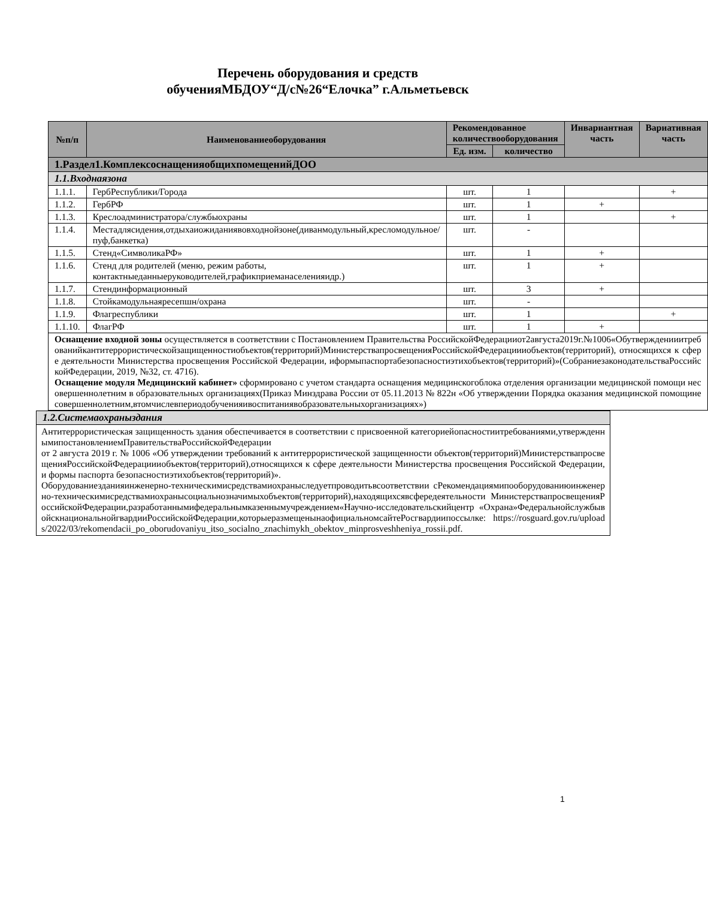Перечень оборудования и средств
обученияМБДОУ“Д/с№26“Елочка” г.Альметьевск
| №п/п | Наименованиеоборудования | Рекомендованное количествооборудования | | Инвариантная часть | Вариативная часть |
| --- | --- | --- | --- | --- | --- |
| | | Ед. изм. | количество | | |
| 1.Раздел1.КомплексоснащенияобщихпомещенийДОО | | | | | |
| 1.1.Входнаязона | | | | | |
| 1.1.1. | ГербРеспублики/Города | шт. | 1 | | + |
| 1.1.2. | ГербРФ | шт. | 1 | + | |
| 1.1.3. | Креслоадминистратора/службыохраны | шт. | 1 | | + |
| 1.1.4. | Местадлясидения,отдыхаиожиданиявовходнойзоне(диванмодульный,кресломодульное/пуф,банкетка) | шт. | - | | |
| 1.1.5. | Стенд«СимволикаРФ» | шт. | 1 | + | |
| 1.1.6. | Стенд для родителей (меню, режим работы, контактныеданныеруководителей,графикприеманаселенияидр.) | шт. | 1 | + | |
| 1.1.7. | Стендинформационный | шт. | 3 | + | |
| 1.1.8. | Стойкамодульнаяресепшн/охрана | шт. | - | | |
| 1.1.9. | Флагреспублики | шт. | 1 | | + |
| 1.1.10. | ФлагРФ | шт. | 1 | + | |
| Оснащение входной зоны осуществляется в соответствии с Постановлением Правительства РоссийскойФедерацииот2августа2019г.№1006«Обутвержденииитребованийкантитеррористическойзащищенностиобъектов(территорий)МинистерствапросвещенияРоссийскойФедерациииобъектов(территорий), относящихся к сфере деятельности Министерства просвещения Российской Федерации, иформыпаспортабезопасностиэтихобъектов(территорий)»(СобраниезаконодательстваРоссийскойФедерации, 2019, №32, ст. 4716). Оснащение модуля Медицинский кабинет» сформировано с учетом стандарта оснащения медицинскогоблока отделения организации медицинской помощи несовершеннолетним в образовательных организациях(Приказ Минздрава России от 05.11.2013 № 822н «Об утверждении Порядка оказания медицинской помощинесовершеннолетним,втомчислевпериодобученияивоспитаниявобразовательныхорганизациях») | | | | | |
| 1.2.Системаохраныздания |
| Антитеррористическая защищенность здания обеспечивается в соответствии с присвоенной категориейопасностиитребованиями,утвержденнымипостановлениемПравительстваРоссийскойФедерации от 2 августа 2019 г. № 1006 «Об утверждении требований к антитеррористической защищенности объектов(территорий)МинистерствапросвещенияРоссийскойФедерациииобъектов(территорий),относящихся к сфере деятельности Министерства просвещения Российской Федерации, и формы паспорта безопасностиэтихобъектов(территорий)». Оборудованиезданияинженерно-техническимисредствамиохраныследуетпроводитьвсоответствии сРекомендациямипооборудованиюинженерно-техническимисредствамиохранысоциальнозначимыхобъектов(территорий),находящихсявсфередеятельности МинистерствапросвещенияРоссийскойФедерации,разработаннымифедеральнымказеннымучреждением«Научно-исследовательскийцентр «Охрана»ФедеральнойслужбывойскнациональнойгвардииРоссийскойФедерации,которыеразмещенынаофициальномсайтеРосгвардиипоссылке: https://rosguard.gov.ru/uploads/2022/03/rekomendacii_po_oborudovaniyu_itso_socialno_znachimykh_obektov_minprosveshheniya_rossii.pdf. |
1